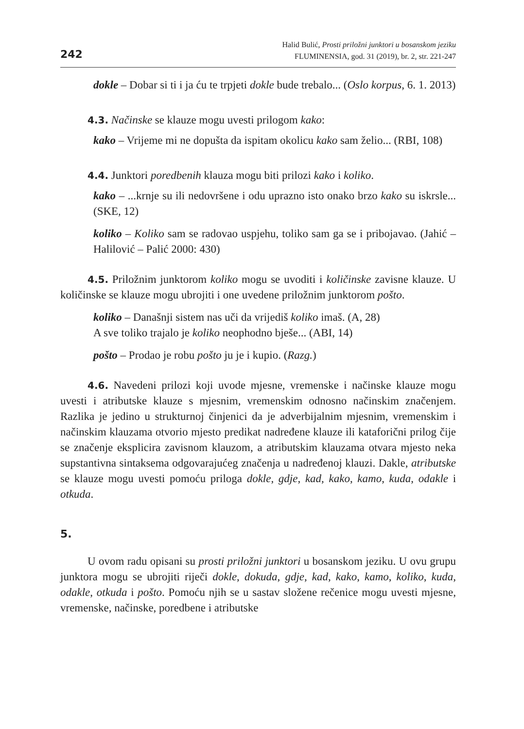242
Halid Bulić, Prosti priložni junktori u bosanskom jeziku
FLUMINENSIA, god. 31 (2019), br. 2, str. 221-247
dokle – Dobar si ti i ja ću te trpjeti dokle bude trebalo... (Oslo korpus, 6. 1. 2013)
4.3. Načinske se klauze mogu uvesti prilogom kako:
kako – Vrijeme mi ne dopušta da ispitam okolicu kako sam želio... (RBI, 108)
4.4. Junktori poredbenih klauza mogu biti prilozi kako i koliko.
kako – ...krnje su ili nedovršene i odu uprazno isto onako brzo kako su iskrsle... (SKE, 12)
koliko – Koliko sam se radovao uspjehu, toliko sam ga se i pribojavao. (Jahić – Halilović – Palić 2000: 430)
4.5. Priložnim junktorom koliko mogu se uvoditi i količinske zavisne klauze. U količinske se klauze mogu ubrojiti i one uvedene priložnim junktorom pošto.
koliko – Današnji sistem nas uči da vrijediš koliko imaš. (A, 28)
A sve toliko trajalo je koliko neophodno bješe... (ABI, 14)
pošto – Prodao je robu pošto ju je i kupio. (Razg.)
4.6. Navedeni prilozi koji uvode mjesne, vremenske i načinske klauze mogu uvesti i atributske klauze s mjesnim, vremenskim odnosno načinskim značenjem. Razlika je jedino u strukturnoj činjenici da je adverbijalnim mjesnim, vremenskim i načinskim klauzama otvorio mjesto predikat nadređene klauze ili kataforični prilog čije se značenje eksplicira zavisnom klauzom, a atributskim klauzama otvara mjesto neka supstantivna sintaksema odgovarajućeg značenja u nadređenoj klauzi. Dakle, atributske se klauze mogu uvesti pomoću priloga dokle, gdje, kad, kako, kamo, kuda, odakle i otkuda.
5.
U ovom radu opisani su prosti priložni junktori u bosanskom jeziku. U ovu grupu junktora mogu se ubrojiti riječi dokle, dokuda, gdje, kad, kako, kamo, koliko, kuda, odakle, otkuda i pošto. Pomoću njih se u sastav složene rečenice mogu uvesti mjesne, vremenske, načinske, poredbene i atributske